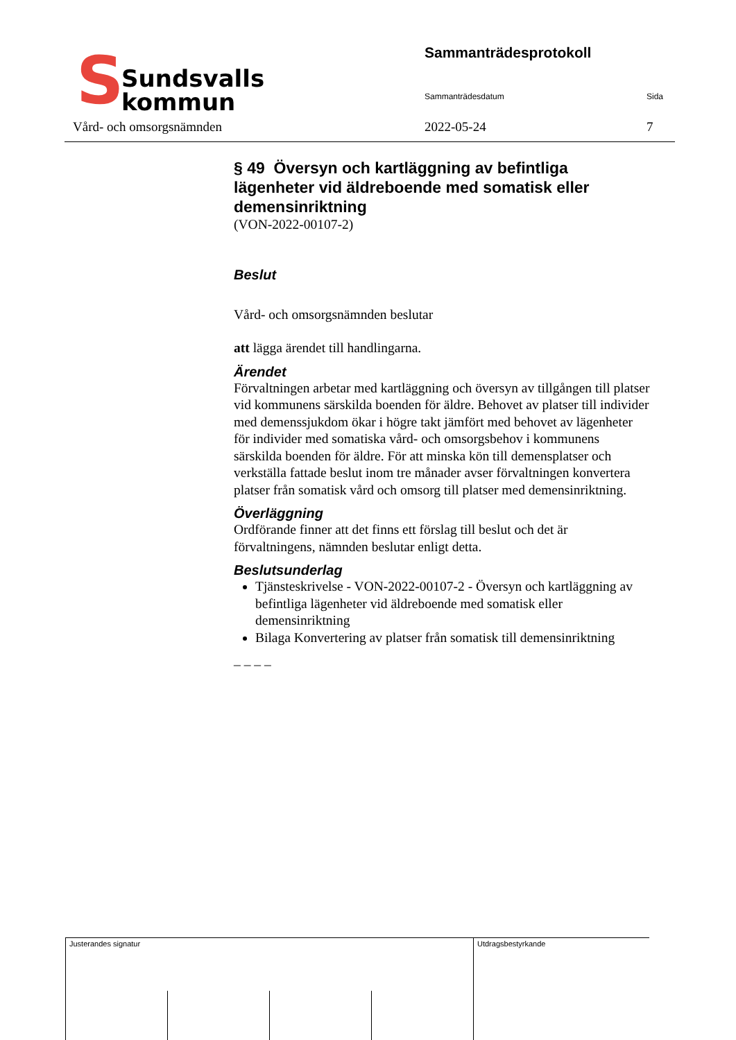S
Sundsvalls
kommun
Sammanträdesprotokoll
Sammanträdesdatum Sida
Vård- och omsorgsnämnden 2022-05-24 7
§ 49 Översyn och kartläggning av befintliga lägenheter vid äldreboende med somatisk eller demensinriktning
(VON-2022-00107-2)
Beslut
Vård- och omsorgsnämnden beslutar
att lägga ärendet till handlingarna.
Ärendet
Förvaltningen arbetar med kartläggning och översyn av tillgången till platser vid kommunens särskilda boenden för äldre. Behovet av platser till individer med demenssjukdom ökar i högre takt jämfört med behovet av lägenheter för individer med somatiska vård- och omsorgsbehov i kommunens särskilda boenden för äldre. För att minska kön till demensplatser och verkställa fattade beslut inom tre månader avser förvaltningen konvertera platser från somatisk vård och omsorg till platser med demensinriktning.
Överläggning
Ordförande finner att det finns ett förslag till beslut och det är förvaltningens, nämnden beslutar enligt detta.
Beslutsunderlag
Tjänsteskrivelse - VON-2022-00107-2 - Översyn och kartläggning av befintliga lägenheter vid äldreboende med somatisk eller demensinriktning
Bilaga Konvertering av platser från somatisk till demensinriktning
_ _ _ _
| Justerandes signatur | | | | Utdragsbestyrkande |